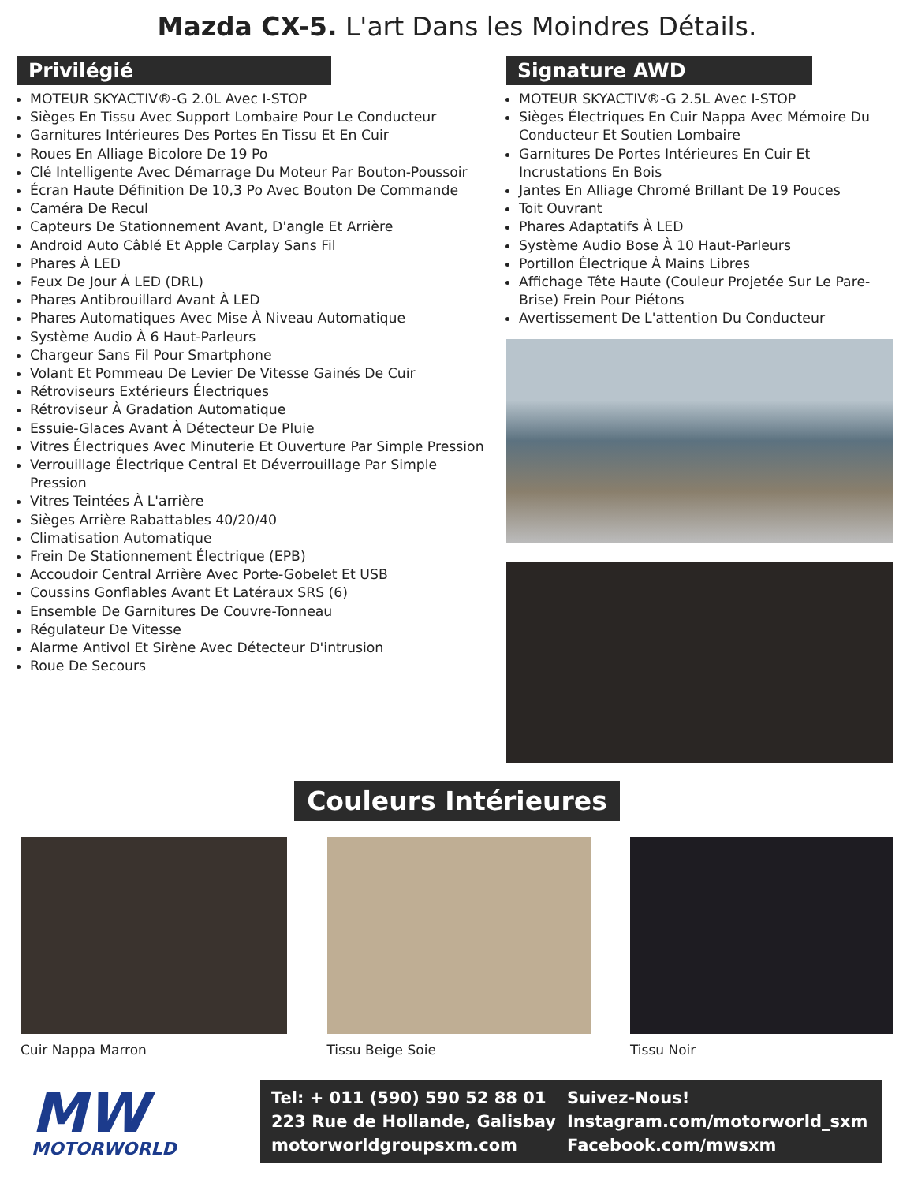Mazda CX-5. L'art Dans les Moindres Détails.
Privilégié
MOTEUR SKYACTIV®-G 2.0L Avec I-STOP
Sièges En Tissu Avec Support Lombaire Pour Le Conducteur
Garnitures Intérieures Des Portes En Tissu Et En Cuir
Roues En Alliage Bicolore De 19 Po
Clé Intelligente Avec Démarrage Du Moteur Par Bouton-Poussoir
Écran Haute Définition De 10,3 Po Avec Bouton De Commande
Caméra De Recul
Capteurs De Stationnement Avant, D'angle Et Arrière
Android Auto Câblé Et Apple Carplay Sans Fil
Phares À LED
Feux De Jour À LED (DRL)
Phares Antibrouillard Avant À LED
Phares Automatiques Avec Mise À Niveau Automatique
Système Audio À 6 Haut-Parleurs
Chargeur Sans Fil Pour Smartphone
Volant Et Pommeau De Levier De Vitesse Gainés De Cuir
Rétroviseurs Extérieurs Électriques
Rétroviseur À Gradation Automatique
Essuie-Glaces Avant À Détecteur De Pluie
Vitres Électriques Avec Minuterie Et Ouverture Par Simple Pression
Verrouillage Électrique Central Et Déverrouillage Par Simple Pression
Vitres Teintées À L'arrière
Sièges Arrière Rabattables 40/20/40
Climatisation Automatique
Frein De Stationnement Électrique (EPB)
Accoudoir Central Arrière Avec Porte-Gobelet Et USB
Coussins Gonflables Avant Et Latéraux SRS (6)
Ensemble De Garnitures De Couvre-Tonneau
Régulateur De Vitesse
Alarme Antivol Et Sirène Avec Détecteur D'intrusion
Roue De Secours
Signature AWD
MOTEUR SKYACTIV®-G 2.5L Avec I-STOP
Sièges Électriques En Cuir Nappa Avec Mémoire Du Conducteur Et Soutien Lombaire
Garnitures De Portes Intérieures En Cuir Et Incrustations En Bois
Jantes En Alliage Chromé Brillant De 19 Pouces
Toit Ouvrant
Phares Adaptatifs À LED
Système Audio Bose À 10 Haut-Parleurs
Portillon Électrique À Mains Libres
Affichage Tête Haute (Couleur Projetée Sur Le Pare-Brise) Frein Pour Piétons
Avertissement De L'attention Du Conducteur
Couleurs Intérieures
Cuir Nappa Marron Tissu Beige Soie Tissu Noir
MW
MOTORWORLD
Tel: + 011 (590) 590 52 88 01
223 Rue de Hollande, Galisbay
motorworldgroupsxm.com
Suivez-Nous!
Instagram.com/motorworld_sxm
Facebook.com/mwsxm